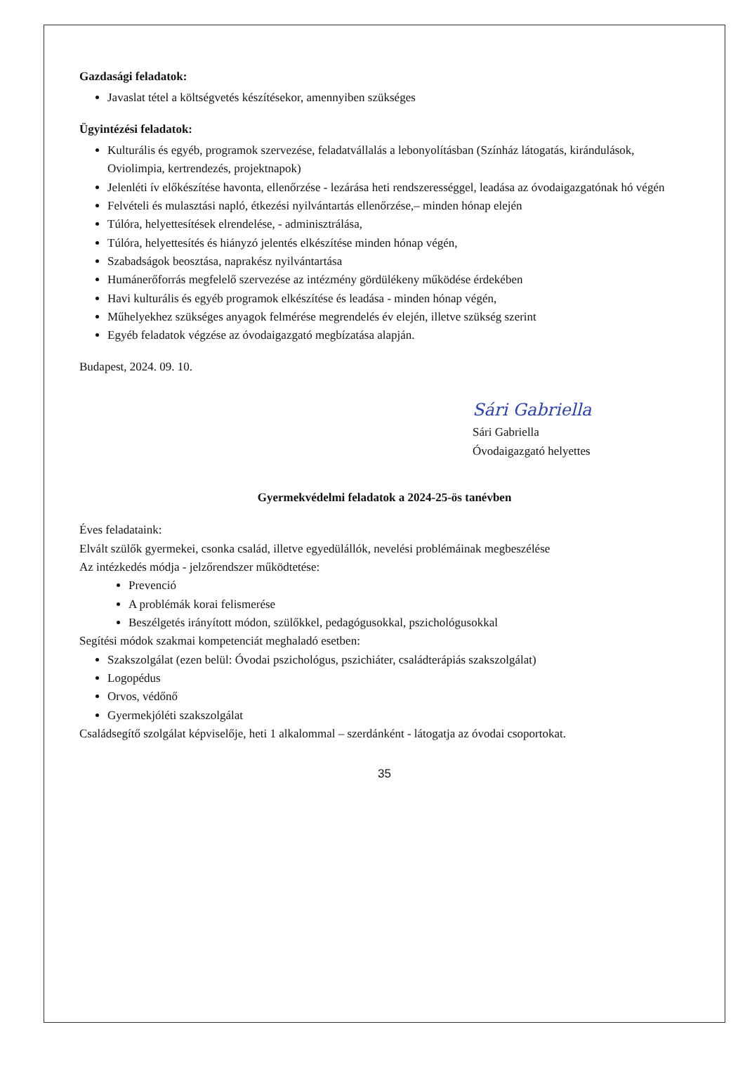Gazdasági feladatok:
Javaslat tétel a költségvetés készítésekor, amennyiben szükséges
Ügyintézési feladatok:
Kulturális és egyéb, programok szervezése, feladatvállalás a lebonyolításban (Színház látogatás, kirándulások, Oviolimpia, kertrendezés, projektnapok)
Jelenléti ív előkészítése havonta, ellenőrzése - lezárása heti rendszerességgel, leadása az óvodaigazgatónak hó végén
Felvételi és mulasztási napló, étkezési nyilvántartás ellenőrzése,– minden hónap elején
Túlóra, helyettesítések elrendelése, - adminisztrálása,
Túlóra, helyettesítés és hiányzó jelentés elkészítése minden hónap végén,
Szabadságok beosztása, naprakész nyilvántartása
Humánerőforrás megfelelő szervezése az intézmény gördülékeny működése érdekében
Havi kulturális és egyéb programok elkészítése és leadása - minden hónap végén,
Műhelyekhez szükséges anyagok felmérése megrendelés év elején, illetve szükség szerint
Egyéb feladatok végzése az óvodaigazgató megbízatása alapján.
Budapest, 2024. 09. 10.
Sári Gabriella
Sári Gabriella
Óvodaigazgató helyettes
Gyermekvédelmi feladatok a 2024-25-ös tanévben
Éves feladataink:
Elvált szülők gyermekei, csonka család, illetve egyedülállók, nevelési problémáinak megbeszélése
Az intézkedés módja - jelzőrendszer működtetése:
Prevenció
A problémák korai felismerése
Beszélgetés irányított módon, szülőkkel, pedagógusokkal, pszichológusokkal
Segítési módok szakmai kompetenciát meghaladó esetben:
Szakszolgálat (ezen belül: Óvodai pszichológus, pszichiáter, családterápiás szakszolgálat)
Logopédus
Orvos, védőnő
Gyermekjóléti szakszolgálat
Családsegítő szolgálat képviselője, heti 1 alkalommal – szerdánként - látogatja az óvodai csoportokat.
35